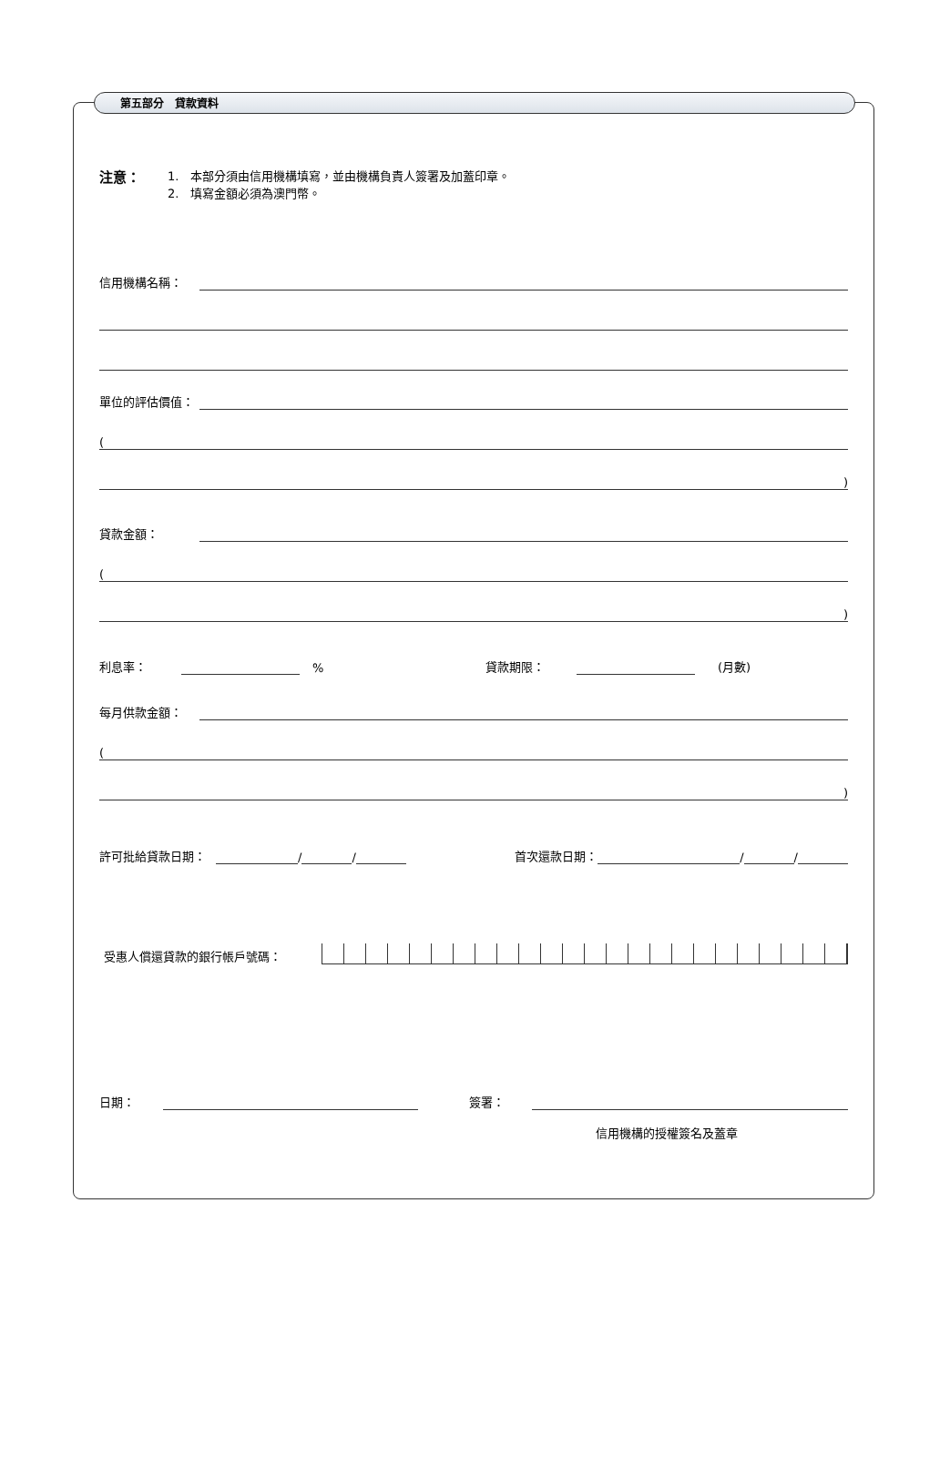第五部分　貸款資料
注意：
1.　本部分須由信用機構填寫，並由機構負責人簽署及加蓋印章。
2.　填寫金額必須為澳門幣。
信用機構名稱：
單位的評估價值：
(
)
貸款金額：
(
)
利息率： % 貸款期限： (月數)
每月供款金額：
(
)
許可批給貸款日期： / / 首次還款日期： / /
受惠人償還貸款的銀行帳戶號碼：
日期： 簽署：
信用機構的授權簽名及蓋章